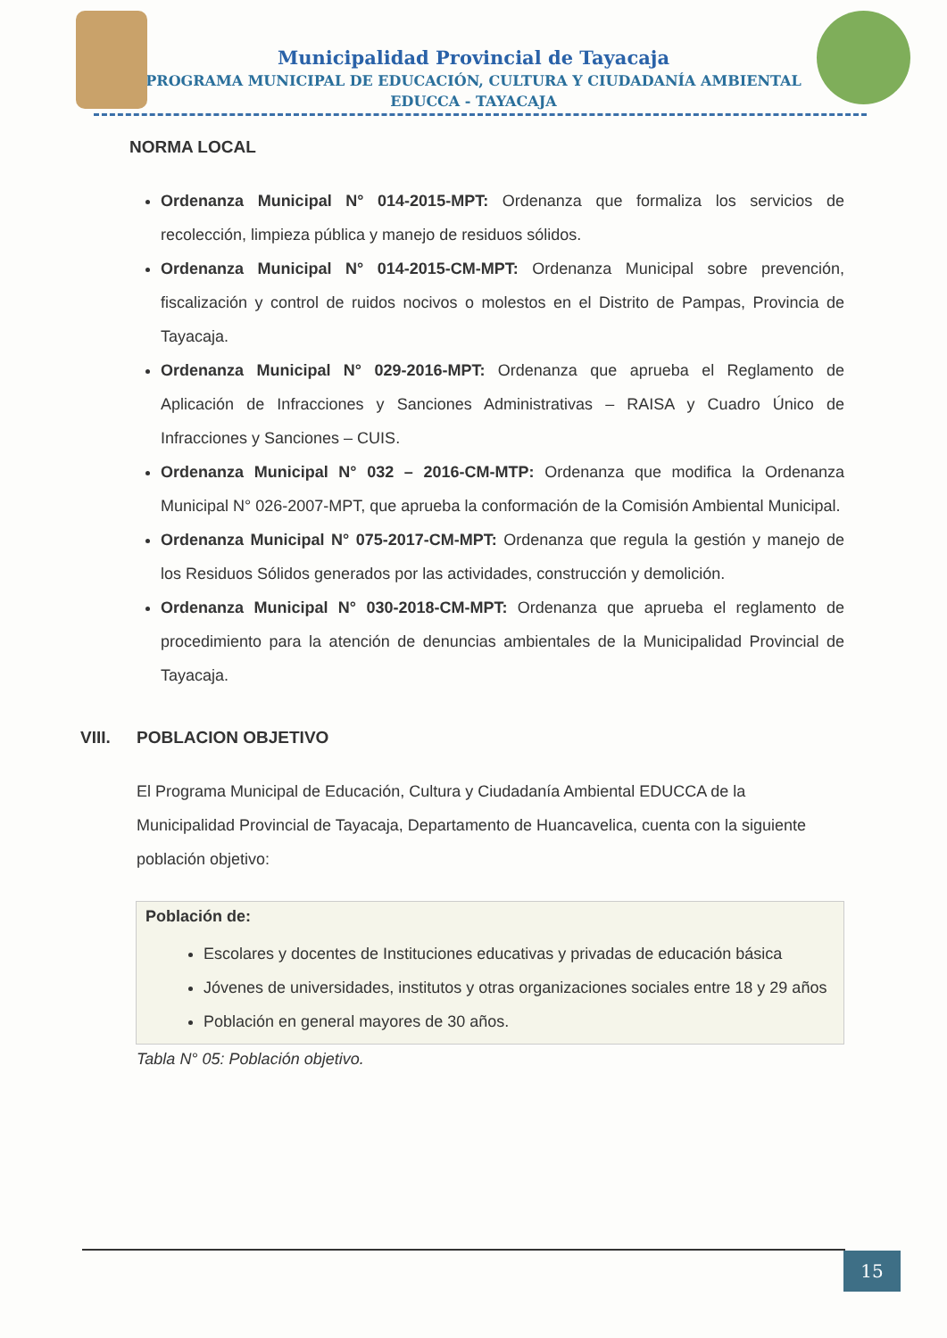Municipalidad Provincial de Tayacaja
PROGRAMA MUNICIPAL DE EDUCACIÓN, CULTURA Y CIUDADANÍA AMBIENTAL
EDUCCA - TAYACAJA
NORMA LOCAL
Ordenanza Municipal N° 014-2015-MPT: Ordenanza que formaliza los servicios de recolección, limpieza pública y manejo de residuos sólidos.
Ordenanza Municipal N° 014-2015-CM-MPT: Ordenanza Municipal sobre prevención, fiscalización y control de ruidos nocivos o molestos en el Distrito de Pampas, Provincia de Tayacaja.
Ordenanza Municipal N° 029-2016-MPT: Ordenanza que aprueba el Reglamento de Aplicación de Infracciones y Sanciones Administrativas – RAISA y Cuadro Único de Infracciones y Sanciones – CUIS.
Ordenanza Municipal N° 032 – 2016-CM-MTP: Ordenanza que modifica la Ordenanza Municipal N° 026-2007-MPT, que aprueba la conformación de la Comisión Ambiental Municipal.
Ordenanza Municipal N° 075-2017-CM-MPT: Ordenanza que regula la gestión y manejo de los Residuos Sólidos generados por las actividades, construcción y demolición.
Ordenanza Municipal N° 030-2018-CM-MPT: Ordenanza que aprueba el reglamento de procedimiento para la atención de denuncias ambientales de la Municipalidad Provincial de Tayacaja.
VIII. POBLACION OBJETIVO
El Programa Municipal de Educación, Cultura y Ciudadanía Ambiental EDUCCA de la Municipalidad Provincial de Tayacaja, Departamento de Huancavelica, cuenta con la siguiente población objetivo:
| Población de: |
| --- |
| Escolares y docentes de Instituciones educativas y privadas de educación básica Jóvenes de universidades, institutos y otras organizaciones sociales entre 18 y 29 años Población en general mayores de 30 años. |
Tabla N° 05: Población objetivo.
15